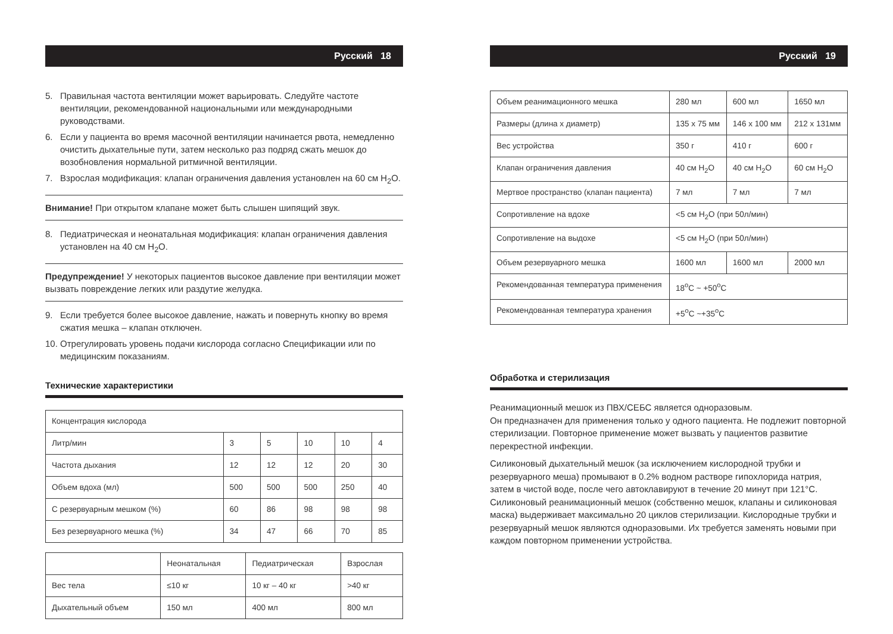Русский 18
5. Правильная частота вентиляции может варьировать. Следуйте частоте вентиляции, рекомендованной национальными или международными руководствами.
6. Если у пациента во время масочной вентиляции начинается рвота, немедленно очистить дыхательные пути, затем несколько раз подряд сжать мешок до возобновления нормальной ритмичной вентиляции.
7. Взрослая модификация: клапан ограничения давления установлен на 60 см H<sub>2</sub>O.
Внимание! При открытом клапане может быть слышен шипящий звук.
8. Педиатрическая и неонатальная модификация: клапан ограничения давления установлен на 40 см H<sub>2</sub>O.
Предупреждение! У некоторых пациентов высокое давление при вентиляции может вызвать повреждение легких или раздутие желудка.
9. Если требуется более высокое давление, нажать и повернуть кнопку во время сжатия мешка – клапан отключен.
10. Отрегулировать уровень подачи кислорода согласно Спецификации или по медицинским показаниям.
Технические характеристики
| Концентрация кислорода | | | | | |
| Литр/мин | 3 | 5 | 10 | 10 | 4 |
| Частота дыхания | 12 | 12 | 12 | 20 | 30 |
| Объем вдоха (мл) | 500 | 500 | 500 | 250 | 40 |
| С резервуарным мешком (%) | 60 | 86 | 98 | 98 | 98 |
| Без резервуарного мешка (%) | 34 | 47 | 66 | 70 | 85 |
| | Неонатальная | Педиатрическая | Взрослая |
| --- | --- | --- | --- |
| Вес тела | ≤10 кг | 10 кг – 40 кг | >40 кг |
| Дыхательный объем | 150 мл | 400 мл | 800 мл |
Русский 19
| Объем реанимационного мешка | 280 мл | 600 мл | 1650 мл |
| Размеры (длина x диаметр) | 135 x 75 мм | 146 x 100 мм | 212 x 131мм |
| Вес устройства | 350 г | 410 г | 600 г |
| Клапан ограничения давления | 40 см H<sub>2</sub>O | 40 см H<sub>2</sub>O | 60 см H<sub>2</sub>O |
| Мертвое пространство (клапан пациента) | 7 мл | 7 мл | 7 мл |
| Сопротивление на вдохе | <5 см H<sub>2</sub>O (при 50л/мин) | | |
| Сопротивление на выдохе | <5 см H<sub>2</sub>O (при 50л/мин) | | |
| Объем резервуарного мешка | 1600 мл | 1600 мл | 2000 мл |
| Рекомендованная температура применения | 18<sup>o</sup>C ~ +50<sup>o</sup>C | | |
| Рекомендованная температура хранения | +5<sup>o</sup>C ~+35<sup>o</sup>C | | |
Обработка и стерилизация
Реанимационный мешок из ПВХ/СЕБС является одноразовым.
Он предназначен для применения только у одного пациента. Не подлежит повторной стерилизации. Повторное применение может вызвать у пациентов развитие перекрестной инфекции.
Силиконовый дыхательный мешок (за исключением кислородной трубки и резервуарного меша) промывают в 0.2% водном растворе гипохлорида натрия, затем в чистой воде, после чего автоклавируют в течение 20 минут при 121°C. Силиконовый реанимационный мешок (собственно мешок, клапаны и силиконовая маска) выдерживает максимально 20 циклов стерилизации. Кислородные трубки и резервуарный мешок являются одноразовыми. Их требуется заменять новыми при каждом повторном применении устройства.